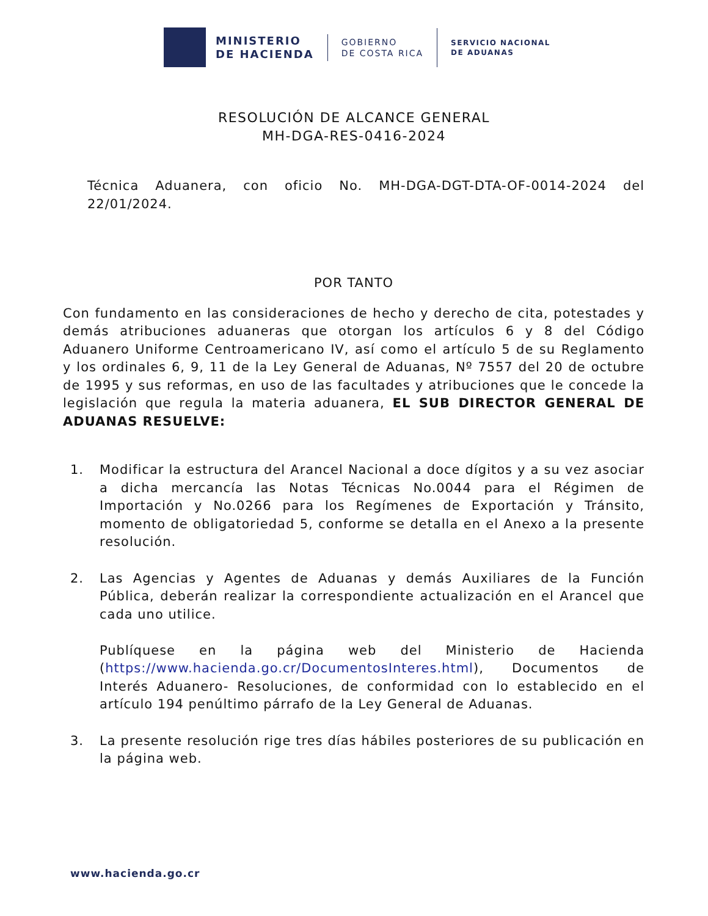MINISTERIO
DE HACIENDA
GOBIERNO
DE COSTA RICA
SERVICIO NACIONAL
DE ADUANAS
RESOLUCIÓN DE ALCANCE GENERAL
MH-DGA-RES-0416-2024
Técnica Aduanera, con oficio No. MH-DGA-DGT-DTA-OF-0014-2024 del 22/01/2024.
POR TANTO
Con fundamento en las consideraciones de hecho y derecho de cita, potestades y demás atribuciones aduaneras que otorgan los artículos 6 y 8 del Código Aduanero Uniforme Centroamericano IV, así como el artículo 5 de su Reglamento y los ordinales 6, 9, 11 de la Ley General de Aduanas, Nº 7557 del 20 de octubre de 1995 y sus reformas, en uso de las facultades y atribuciones que le concede la legislación que regula la materia aduanera, EL SUB DIRECTOR GENERAL DE ADUANAS RESUELVE:
1. Modificar la estructura del Arancel Nacional a doce dígitos y a su vez asociar a dicha mercancía las Notas Técnicas No.0044 para el Régimen de Importación y No.0266 para los Regímenes de Exportación y Tránsito, momento de obligatoriedad 5, conforme se detalla en el Anexo a la presente resolución.
2. Las Agencias y Agentes de Aduanas y demás Auxiliares de la Función Pública, deberán realizar la correspondiente actualización en el Arancel que cada uno utilice.
Publíquese en la página web del Ministerio de Hacienda (https://www.hacienda.go.cr/DocumentosInteres.html), Documentos de Interés Aduanero- Resoluciones, de conformidad con lo establecido en el artículo 194 penúltimo párrafo de la Ley General de Aduanas.
3. La presente resolución rige tres días hábiles posteriores de su publicación en la página web.
www.hacienda.go.cr